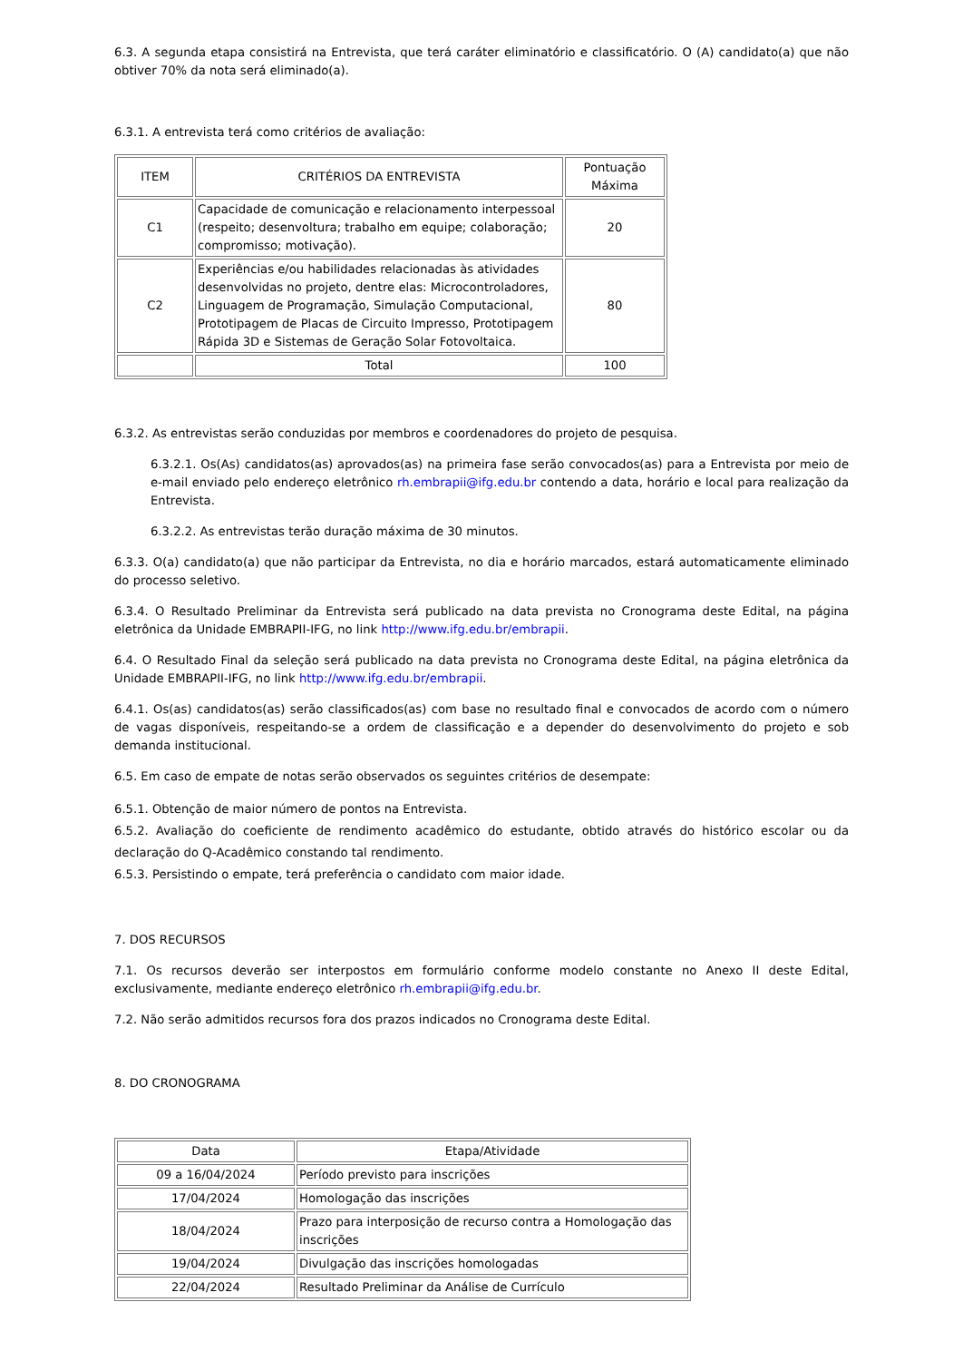6.3. A segunda etapa consistirá na Entrevista, que terá caráter eliminatório e classificatório. O (A) candidato(a) que não obtiver 70% da nota será eliminado(a).
6.3.1. A entrevista terá como critérios de avaliação:
| ITEM | CRITÉRIOS DA ENTREVISTA | Pontuação Máxima |
| --- | --- | --- |
| C1 | Capacidade de comunicação e relacionamento interpessoal (respeito; desenvoltura; trabalho em equipe; colaboração; compromisso; motivação). | 20 |
| C2 | Experiências e/ou habilidades relacionadas às atividades desenvolvidas no projeto, dentre elas: Microcontroladores, Linguagem de Programação, Simulação Computacional, Prototipagem de Placas de Circuito Impresso, Prototipagem Rápida 3D e Sistemas de Geração Solar Fotovoltaica. | 80 |
| | Total | 100 |
6.3.2. As entrevistas serão conduzidas por membros e coordenadores do projeto de pesquisa.
6.3.2.1. Os(As) candidatos(as) aprovados(as) na primeira fase serão convocados(as) para a Entrevista por meio de e-mail enviado pelo endereço eletrônico rh.embrapii@ifg.edu.br contendo a data, horário e local para realização da Entrevista.
6.3.2.2. As entrevistas terão duração máxima de 30 minutos.
6.3.3. O(a) candidato(a) que não participar da Entrevista, no dia e horário marcados, estará automaticamente eliminado do processo seletivo.
6.3.4. O Resultado Preliminar da Entrevista será publicado na data prevista no Cronograma deste Edital, na página eletrônica da Unidade EMBRAPII-IFG, no link http://www.ifg.edu.br/embrapii.
6.4. O Resultado Final da seleção será publicado na data prevista no Cronograma deste Edital, na página eletrônica da Unidade EMBRAPII-IFG, no link http://www.ifg.edu.br/embrapii.
6.4.1. Os(as) candidatos(as) serão classificados(as) com base no resultado final e convocados de acordo com o número de vagas disponíveis, respeitando-se a ordem de classificação e a depender do desenvolvimento do projeto e sob demanda institucional.
6.5. Em caso de empate de notas serão observados os seguintes critérios de desempate:
6.5.1. Obtenção de maior número de pontos na Entrevista.
6.5.2. Avaliação do coeficiente de rendimento acadêmico do estudante, obtido através do histórico escolar ou da declaração do Q-Acadêmico constando tal rendimento.
6.5.3. Persistindo o empate, terá preferência o candidato com maior idade.
7. DOS RECURSOS
7.1. Os recursos deverão ser interpostos em formulário conforme modelo constante no Anexo II deste Edital, exclusivamente, mediante endereço eletrônico rh.embrapii@ifg.edu.br.
7.2. Não serão admitidos recursos fora dos prazos indicados no Cronograma deste Edital.
8. DO CRONOGRAMA
| Data | Etapa/Atividade |
| --- | --- |
| 09 a 16/04/2024 | Período previsto para inscrições |
| 17/04/2024 | Homologação das inscrições |
| 18/04/2024 | Prazo para interposição de recurso contra a Homologação das inscrições |
| 19/04/2024 | Divulgação das inscrições homologadas |
| 22/04/2024 | Resultado Preliminar da Análise de Currículo |